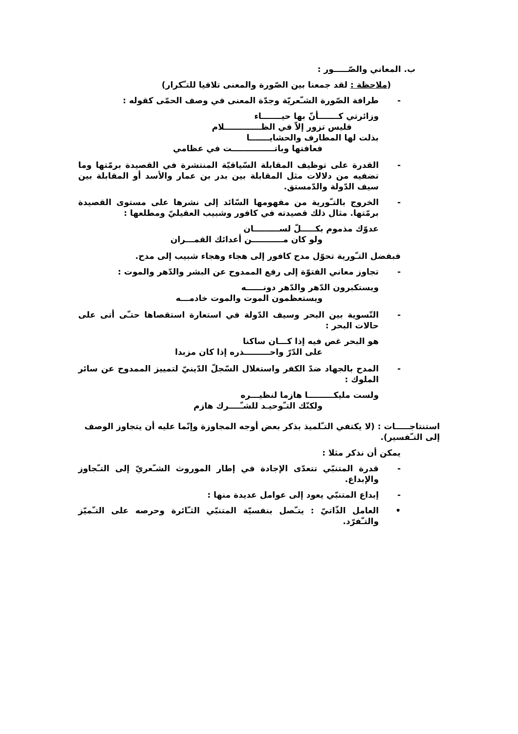ب. المعاني والصّـــــور :
(ملاحظة : لقد جمعنا بين الصّورة والمعنى تلافيا للتـّكرار)
- طرافة الصّورة الشـّعريّة وجدّة المعنى في وصف الحمّى كقوله :
وزائرتي كـــــــأنّ بها حيـــــــاء
فليس تزور إلاّ في الظـــــــــــــلام
بذلت لها المطارف والحشايـــــــا
فعافتها وباتـــــــــــــــت في عظامي
- القدرة على توظيف المقابلة السّياقيّة المنتشرة في القصيدة برمّتها وما تضفيه من دلالات مثل المقابلة بين بدر بن عمار والأسد أو المقابلة بين سيف الدّولة والدّمستق.
- الخروج بالتـّورية من مفهومها السّائد إلى نشرها على مستوى القصيدة برمّتها. مثال ذلك قصيدته في كافور وشبيب العقيليّ ومطلعها :
عدوّك مذموم بكـــــلّ لســـــــــان
ولو كان مـــــــــــن أعدائك القمـــران
فبفضل التـّورية تحوّل مدح كافور إلى هجاء وهجاء شبيب إلى مدح.
- تجاوز معاني الفتوّة إلى رفع الممدوح عن البشر والدّهر والموت :
ويستكبرون الدّهر والدّهر دونــــــه
ويستعظمون الموت والموت خادمـــه
- التّسوية بين البحر وسيف الدّولة في استعارة استقصاها حتـّى أتى على حالات البحر :
هو البحر غص فيه إذا كـــان ساكنا
على الدّرّ واحـــــــــذره إذا كان مزبدا
- المدح بالجهاد ضدّ الكفر واستغلال السّجلّ الدّينيّ لتمييز الممدوح عن سائر الملوك :
ولست مليكـــــــــا هازما لنظيـــره
ولكنّك التـّوحيـد للشـّــــرك هازم
استنتاجـــــات : (لا يكتفي التـّلميذ بذكر بعض أوجه المجاوزة وإنّما عليه أن يتجاوز الوصف إلى التـّفسير).
يمكن أن نذكر مثلا :
- قدرة المتنبّي تتعدّى الإجادة في إطار الموروث الشـّعريّ إلى التـّجاوز والإبداع.
- إبداع المتنبّي يعود إلى عوامل عديدة منها :
• العامل الذّاتيّ : يتـّصل بنفسيّة المتنبّي الثـّائرة وحرصه على التـّميّز والتـّفرّد.